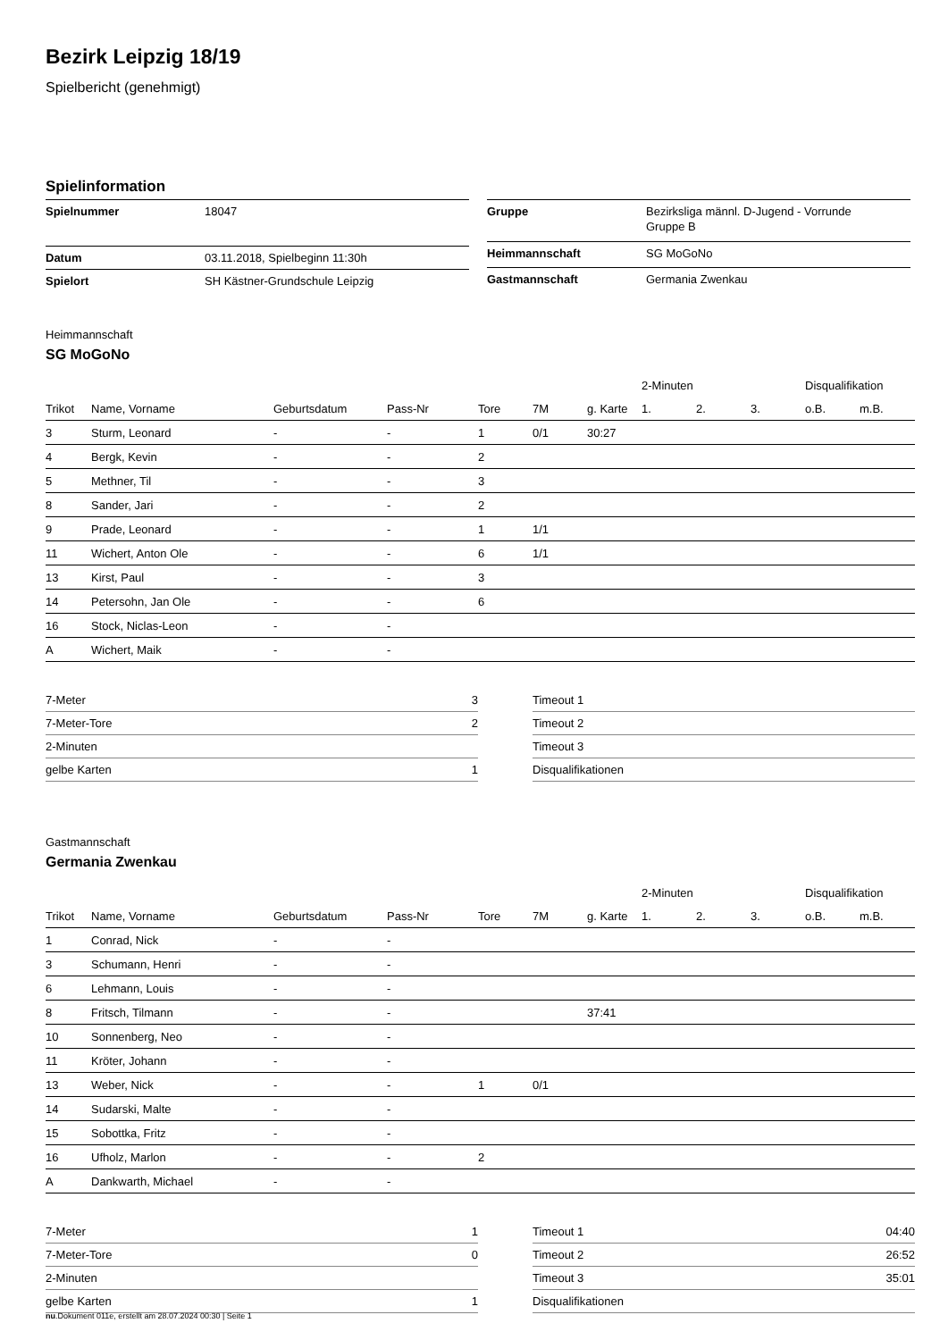Bezirk Leipzig 18/19
Spielbericht (genehmigt)
Spielinformation
| Spielnummer | 18047 |
| Datum | 03.11.2018, Spielbeginn 11:30h |
| Spielort | SH Kästner-Grundschule Leipzig |
| Gruppe | Bezirksliga männl. D-Jugend - Vorrunde Gruppe B |
| Heimmannschaft | SG MoGoNo |
| Gastmannschaft | Germania Zwenkau |
Heimmannschaft
SG MoGoNo
| | | | | | | | 2-Minuten | | | Disqualifikation | |
| Trikot | Name, Vorname | Geburtsdatum | Pass-Nr | Tore | 7M | g. Karte | 1. | 2. | 3. | o.B. | m.B. |
| 3 | Sturm, Leonard | - | - | 1 | 0/1 | 30:27 | | | | | |
| 4 | Bergk, Kevin | - | - | 2 | | | | | | | |
| 5 | Methner, Til | - | - | 3 | | | | | | | |
| 8 | Sander, Jari | - | - | 2 | | | | | | | |
| 9 | Prade, Leonard | - | - | 1 | 1/1 | | | | | | |
| 11 | Wichert, Anton Ole | - | - | 6 | 1/1 | | | | | | |
| 13 | Kirst, Paul | - | - | 3 | | | | | | | |
| 14 | Petersohn, Jan Ole | - | - | 6 | | | | | | | |
| 16 | Stock, Niclas-Leon | - | - | | | | | | | | |
| A | Wichert, Maik | - | - | | | | | | | | |
| 7-Meter | 3 |
| 7-Meter-Tore | 2 |
| 2-Minuten | |
| gelbe Karten | 1 |
| Timeout 1 | |
| Timeout 2 | |
| Timeout 3 | |
| Disqualifikationen | |
Gastmannschaft
Germania Zwenkau
| | | | | | | | 2-Minuten | | | Disqualifikation | |
| Trikot | Name, Vorname | Geburtsdatum | Pass-Nr | Tore | 7M | g. Karte | 1. | 2. | 3. | o.B. | m.B. |
| 1 | Conrad, Nick | - | - | | | | | | | | |
| 3 | Schumann, Henri | - | - | | | | | | | | |
| 6 | Lehmann, Louis | - | - | | | | | | | | |
| 8 | Fritsch, Tilmann | - | - | | | 37:41 | | | | | |
| 10 | Sonnenberg, Neo | - | - | | | | | | | | |
| 11 | Kröter, Johann | - | - | | | | | | | | |
| 13 | Weber, Nick | - | - | 1 | 0/1 | | | | | | |
| 14 | Sudarski, Malte | - | - | | | | | | | | |
| 15 | Sobottka, Fritz | - | - | | | | | | | | |
| 16 | Ufholz, Marlon | - | - | 2 | | | | | | | |
| A | Dankwarth, Michael | - | - | | | | | | | | |
| 7-Meter | 1 |
| 7-Meter-Tore | 0 |
| 2-Minuten | |
| gelbe Karten | 1 |
| Timeout 1 | 04:40 |
| Timeout 2 | 26:52 |
| Timeout 3 | 35:01 |
| Disqualifikationen | |
nu.Dokument 011e, erstellt am 28.07.2024 00:30 | Seite 1